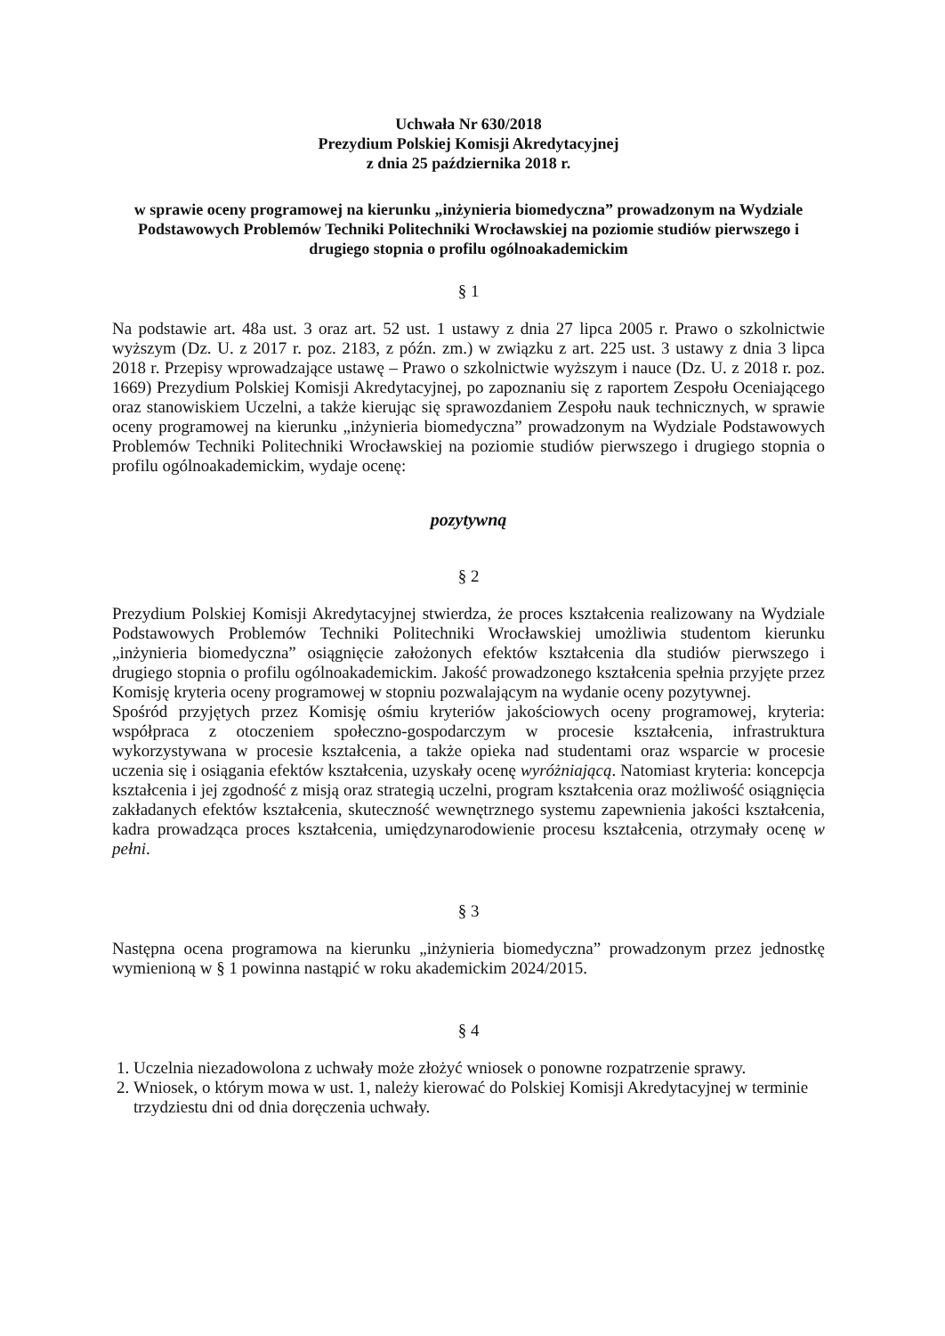Uchwała Nr 630/2018
Prezydium Polskiej Komisji Akredytacyjnej
z dnia 25 października 2018 r.
w sprawie oceny programowej na kierunku „inżynieria biomedyczna” prowadzonym na Wydziale Podstawowych Problemów Techniki Politechniki Wrocławskiej na poziomie studiów pierwszego i drugiego stopnia o profilu ogólnoakademickim
§ 1
Na podstawie art. 48a ust. 3 oraz art. 52 ust. 1 ustawy z dnia 27 lipca 2005 r. Prawo o szkolnictwie wyższym (Dz. U. z 2017 r. poz. 2183, z późn. zm.) w związku z art. 225 ust. 3 ustawy z dnia 3 lipca 2018 r. Przepisy wprowadzające ustawę – Prawo o szkolnictwie wyższym i nauce (Dz. U. z 2018 r. poz. 1669) Prezydium Polskiej Komisji Akredytacyjnej, po zapoznaniu się z raportem Zespołu Oceniającego oraz stanowiskiem Uczelni, a także kierując się sprawozdaniem Zespołu nauk technicznych, w sprawie oceny programowej na kierunku „inżynieria biomedyczna” prowadzonym na Wydziale Podstawowych Problemów Techniki Politechniki Wrocławskiej na poziomie studiów pierwszego i drugiego stopnia o profilu ogólnoakademickim, wydaje ocenę:
pozytywną
§ 2
Prezydium Polskiej Komisji Akredytacyjnej stwierdza, że proces kształcenia realizowany na Wydziale Podstawowych Problemów Techniki Politechniki Wrocławskiej umożliwia studentom kierunku „inżynieria biomedyczna” osiągnięcie założonych efektów kształcenia dla studiów pierwszego i drugiego stopnia o profilu ogólnoakademickim. Jakość prowadzonego kształcenia spełnia przyjęte przez Komisję kryteria oceny programowej w stopniu pozwalającym na wydanie oceny pozytywnej.
Spośród przyjętych przez Komisję ośmiu kryteriów jakościowych oceny programowej, kryteria: współpraca z otoczeniem społeczno-gospodarczym w procesie kształcenia, infrastruktura wykorzystywana w procesie kształcenia, a także opieka nad studentami oraz wsparcie w procesie uczenia się i osiągania efektów kształcenia, uzyskały ocenę wyróżniającą. Natomiast kryteria: koncepcja kształcenia i jej zgodność z misją oraz strategią uczelni, program kształcenia oraz możliwość osiągnięcia zakładanych efektów kształcenia, skuteczność wewnętrznego systemu zapewnienia jakości kształcenia, kadra prowadząca proces kształcenia, umiędzynarodowienie procesu kształcenia, otrzymały ocenę w pełni.
§ 3
Następna ocena programowa na kierunku „inżynieria biomedyczna” prowadzonym przez jednostkę wymienioną w § 1 powinna nastąpić w roku akademickim 2024/2015.
§ 4
1. Uczelnia niezadowolona z uchwały może złożyć wniosek o ponowne rozpatrzenie sprawy.
2. Wniosek, o którym mowa w ust. 1, należy kierować do Polskiej Komisji Akredytacyjnej w terminie trzydziestu dni od dnia doręczenia uchwały.